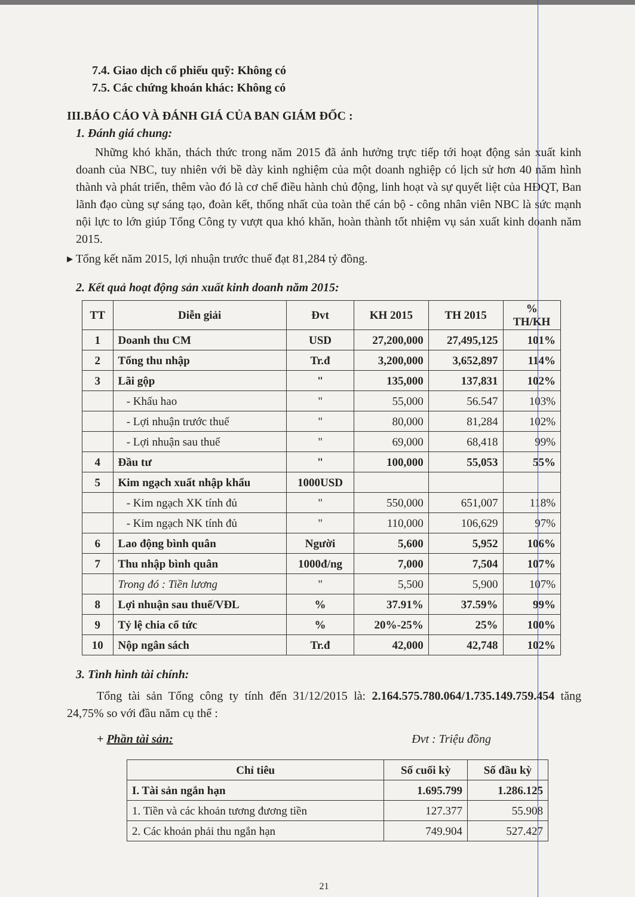7.4. Giao dịch cổ phiếu quỹ: Không có
7.5. Các chứng khoán khác: Không có
III.BÁO CÁO VÀ ĐÁNH GIÁ CỦA BAN GIÁM ĐỐC :
1. Đánh giá chung:
Những khó khăn, thách thức trong năm 2015 đã ảnh hưởng trực tiếp tới hoạt động sản xuất kinh doanh của NBC, tuy nhiên với bề dày kinh nghiệm của một doanh nghiệp có lịch sử hơn 40 năm hình thành và phát triển, thêm vào đó là cơ chế điều hành chủ động, linh hoạt và sự quyết liệt của HĐQT, Ban lãnh đạo cùng sự sáng tạo, đoàn kết, thống nhất của toàn thể cán bộ - công nhân viên NBC là sức mạnh nội lực to lớn giúp Tổng Công ty vượt qua khó khăn, hoàn thành tốt nhiệm vụ sản xuất kinh doanh năm 2015.
▸ Tổng kết năm 2015, lợi nhuận trước thuế đạt 81,284 tỷ đồng.
2. Kết quả hoạt động sản xuất kinh doanh năm 2015:
| TT | Diễn giải | Đvt | KH 2015 | TH 2015 | % TH/KH |
| --- | --- | --- | --- | --- | --- |
| 1 | Doanh thu CM | USD | 27,200,000 | 27,495,125 | 101% |
| 2 | Tổng thu nhập | Tr.đ | 3,200,000 | 3,652,897 | 114% |
| 3 | Lãi gộp | " | 135,000 | 137,831 | 102% |
| | - Khấu hao | " | 55,000 | 56.547 | 103% |
| | - Lợi nhuận trước thuế | " | 80,000 | 81,284 | 102% |
| | - Lợi nhuận sau thuế | " | 69,000 | 68,418 | 99% |
| 4 | Đầu tư | " | 100,000 | 55,053 | 55% |
| 5 | Kim ngạch xuất nhập khẩu | 1000USD | | | |
| | - Kim ngạch XK tính đủ | " | 550,000 | 651,007 | 118% |
| | - Kim ngạch NK tính đủ | " | 110,000 | 106,629 | 97% |
| 6 | Lao động bình quân | Người | 5,600 | 5,952 | 106% |
| 7 | Thu nhập bình quân | 1000đ/ng | 7,000 | 7,504 | 107% |
| | Trong đó : Tiền lương | " | 5,500 | 5,900 | 107% |
| 8 | Lợi nhuận sau thuế/VĐL | % | 37.91% | 37.59% | 99% |
| 9 | Tỷ lệ chia cổ tức | % | 20%-25% | 25% | 100% |
| 10 | Nộp ngân sách | Tr.đ | 42,000 | 42,748 | 102% |
3. Tình hình tài chính:
Tổng tài sản Tổng công ty tính đến 31/12/2015 là: 2.164.575.780.064/1.735.149.759.454 tăng 24,75% so với đầu năm cụ thể :
+ Phần tài sản: Đvt : Triệu đồng
| Chỉ tiêu | Số cuối kỳ | Số đầu kỳ |
| --- | --- | --- |
| I. Tài sản ngắn hạn | 1.695.799 | 1.286.125 |
| 1. Tiền và các khoản tương đương tiền | 127.377 | 55.908 |
| 2. Các khoản phải thu ngắn hạn | 749.904 | 527.427 |
21